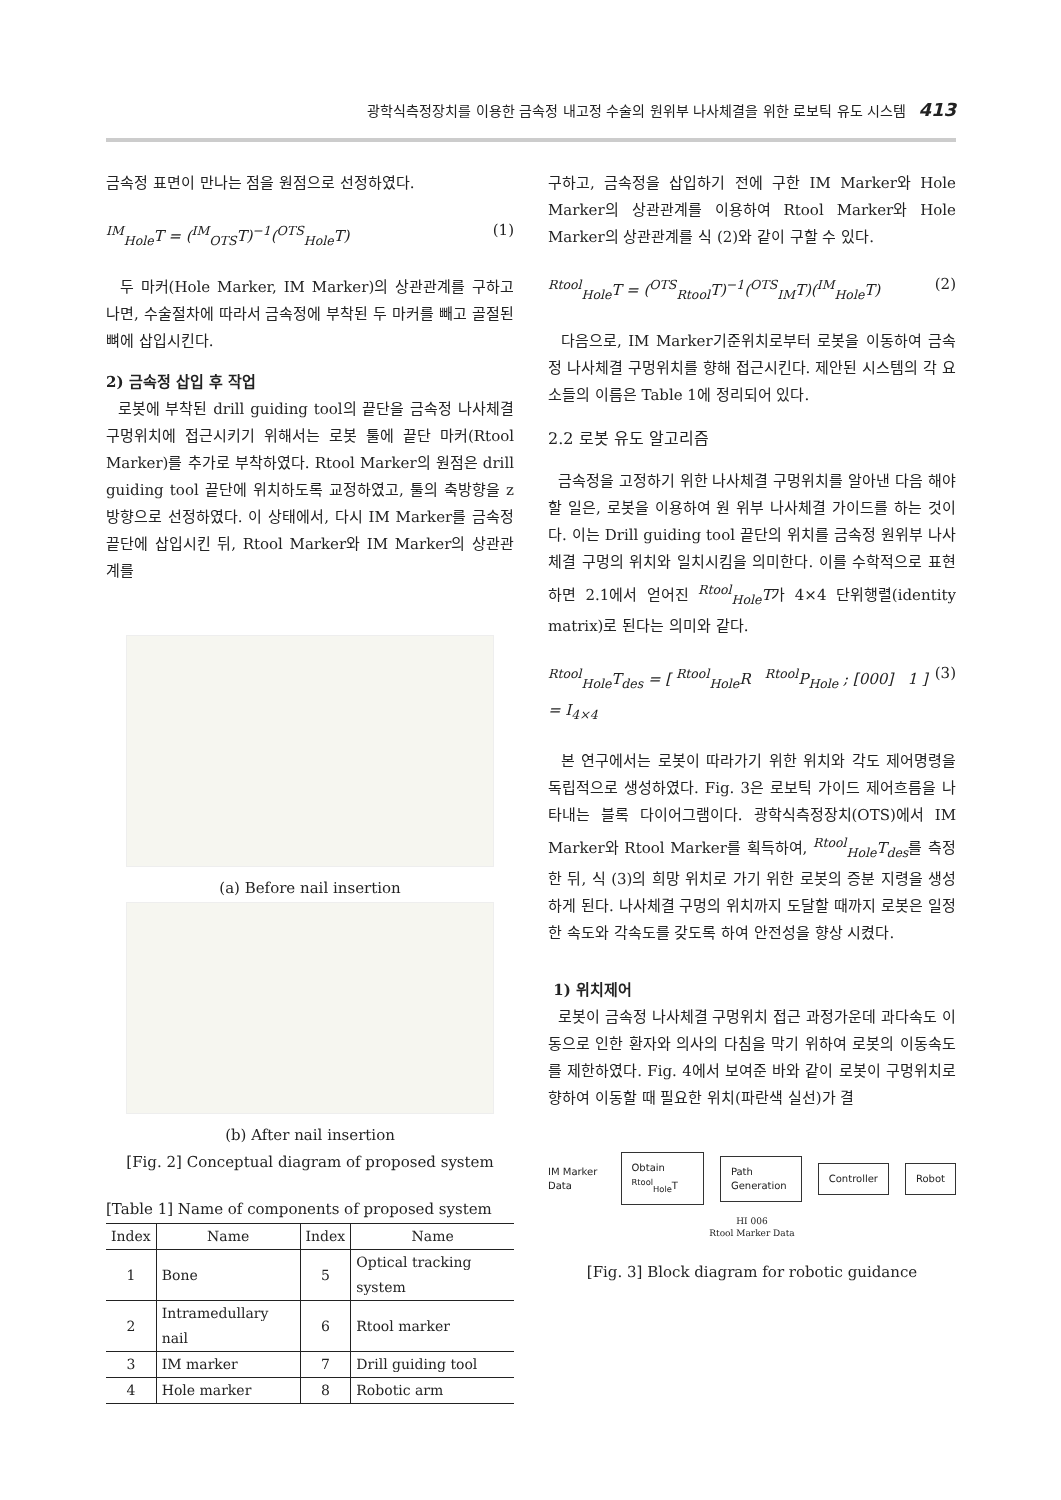광학식측정장치를 이용한 금속정 내고정 수술의 원위부 나사체결을 위한 로보틱 유도 시스템 413
금속정 표면이 만나는 점을 원점으로 선정하였다.
<sup>IM</sup><sub>Hole</sub>T = (<sup>IM</sup><sub>OTS</sub>T)<sup>−1</sup>(<sup>OTS</sup><sub>Hole</sub>T) (1)
두 마커(Hole Marker, IM Marker)의 상관관계를 구하고 나면, 수술절차에 따라서 금속정에 부착된 두 마커를 빼고 골절된 뼈에 삽입시킨다.
2) 금속정 삽입 후 작업
로봇에 부착된 drill guiding tool의 끝단을 금속정 나사체결 구멍위치에 접근시키기 위해서는 로봇 툴에 끝단 마커(Rtool Marker)를 추가로 부착하였다. Rtool Marker의 원점은 drill guiding tool 끝단에 위치하도록 교정하였고, 툴의 축방향을 z방향으로 선정하였다. 이 상태에서, 다시 IM Marker를 금속정 끝단에 삽입시킨 뒤, Rtool Marker와 IM Marker의 상관관계를
(a) Before nail insertion
(b) After nail insertion
[Fig. 2] Conceptual diagram of proposed system
[Table 1] Name of components of proposed system
| Index | Name | Index | Name |
| --- | --- | --- | --- |
| 1 | Bone | 5 | Optical tracking system |
| 2 | Intramedullary nail | 6 | Rtool marker |
| 3 | IM marker | 7 | Drill guiding tool |
| 4 | Hole marker | 8 | Robotic arm |
구하고, 금속정을 삽입하기 전에 구한 IM Marker와 Hole Marker의 상관관계를 이용하여 Rtool Marker와 Hole Marker의 상관관계를 식 (2)와 같이 구할 수 있다.
<sup>Rtool</sup><sub>Hole</sub>T = (<sup>OTS</sup><sub>Rtool</sub>T)<sup>−1</sup>(<sup>OTS</sup><sub>IM</sub>T)(<sup>IM</sup><sub>Hole</sub>T) (2)
다음으로, IM Marker기준위치로부터 로봇을 이동하여 금속정 나사체결 구멍위치를 향해 접근시킨다. 제안된 시스템의 각 요소들의 이름은 Table 1에 정리되어 있다.
2.2 로봇 유도 알고리즘
금속정을 고정하기 위한 나사체결 구멍위치를 알아낸 다음 해야 할 일은, 로봇을 이용하여 원 위부 나사체결 가이드를 하는 것이다. 이는 Drill guiding tool 끝단의 위치를 금속정 원위부 나사체결 구멍의 위치와 일치시킴을 의미한다. 이를 수학적으로 표현하면 2.1에서 얻어진 <sup>Rtool</sup><sub>Hole</sub>T가 4×4 단위행렬(identity matrix)로 된다는 의미와 같다.
<sup>Rtool</sup><sub>Hole</sub>T<sub>des</sub> = [ <sup>Rtool</sup><sub>Hole</sub>R <sup>Rtool</sup>P<sub>Hole</sub> ; [000] 1 ] = I<sub>4×4</sub> (3)
본 연구에서는 로봇이 따라가기 위한 위치와 각도 제어명령을 독립적으로 생성하였다. Fig. 3은 로보틱 가이드 제어흐름을 나타내는 블록 다이어그램이다. 광학식측정장치(OTS)에서 IM Marker와 Rtool Marker를 획득하여, <sup>Rtool</sup><sub>Hole</sub>T<sub>des</sub>를 측정한 뒤, 식 (3)의 희망 위치로 가기 위한 로봇의 증분 지령을 생성하게 된다. 나사체결 구멍의 위치까지 도달할 때까지 로봇은 일정한 속도와 각속도를 갖도록 하여 안전성을 향상 시켰다.
1) 위치제어
로봇이 금속정 나사체결 구멍위치 접근 과정가운데 과다속도 이동으로 인한 환자와 의사의 다침을 막기 위하여 로봇의 이동속도를 제한하였다. Fig. 4에서 보여준 바와 같이 로봇이 구멍위치로 향하여 이동할 때 필요한 위치(파란색 실선)가 결
IM Marker Data
Obtain <sup>Rtool</sup><sub>Hole</sub>T Path Generation Controller Robot
HI 006
Rtool Marker Data
[Fig. 3] Block diagram for robotic guidance